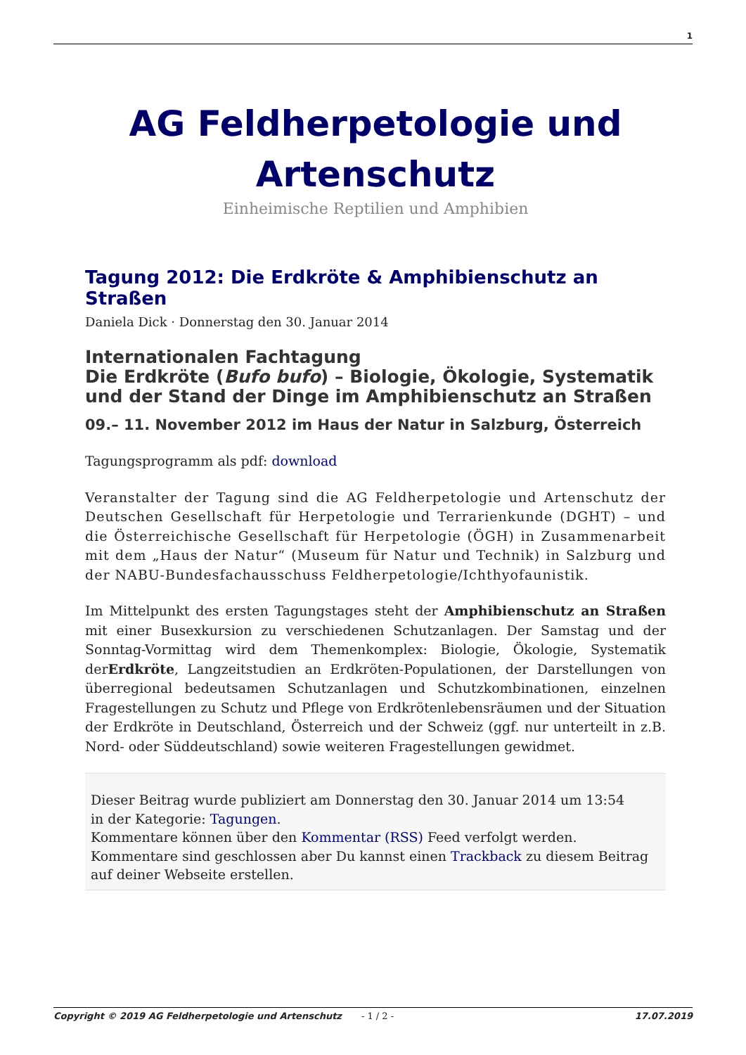1
AG Feldherpetologie und Artenschutz
Einheimische Reptilien und Amphibien
Tagung 2012: Die Erdkröte & Amphibienschutz an Straßen
Daniela Dick · Donnerstag den 30. Januar 2014
Internationalen Fachtagung
Die Erdkröte (Bufo bufo) – Biologie, Ökologie, Systematik und der Stand der Dinge im Amphibienschutz an Straßen
09.– 11. November 2012 im Haus der Natur in Salzburg, Österreich
Tagungsprogramm als pdf: download
Veranstalter der Tagung sind die AG Feldherpetologie und Artenschutz der Deutschen Gesellschaft für Herpetologie und Terrarienkunde (DGHT) – und die Österreichische Gesellschaft für Herpetologie (ÖGH) in Zusammenarbeit mit dem „Haus der Natur“ (Museum für Natur und Technik) in Salzburg und der NABU-Bundesfachausschuss Feldherpetologie/Ichthyofaunistik.
Im Mittelpunkt des ersten Tagungstages steht der Amphibienschutz an Straßen mit einer Busexkursion zu verschiedenen Schutzanlagen. Der Samstag und der Sonntag-Vormittag wird dem Themenkomplex: Biologie, Ökologie, Systematik derErdkröte, Langzeitstudien an Erdkröten-Populationen, der Darstellungen von überregional bedeutsamen Schutzanlagen und Schutzkombinationen, einzelnen Fragestellungen zu Schutz und Pflege von Erdkrötenlebensräumen und der Situation der Erdkröte in Deutschland, Österreich und der Schweiz (ggf. nur unterteilt in z.B. Nord- oder Süddeutschland) sowie weiteren Fragestellungen gewidmet.
Dieser Beitrag wurde publiziert am Donnerstag den 30. Januar 2014 um 13:54
in der Kategorie: Tagungen.
Kommentare können über den Kommentar (RSS) Feed verfolgt werden.
Kommentare sind geschlossen aber Du kannst einen Trackback zu diesem Beitrag auf deiner Webseite erstellen.
Copyright © 2019 AG Feldherpetologie und Artenschutz - 1 / 2 - 17.07.2019